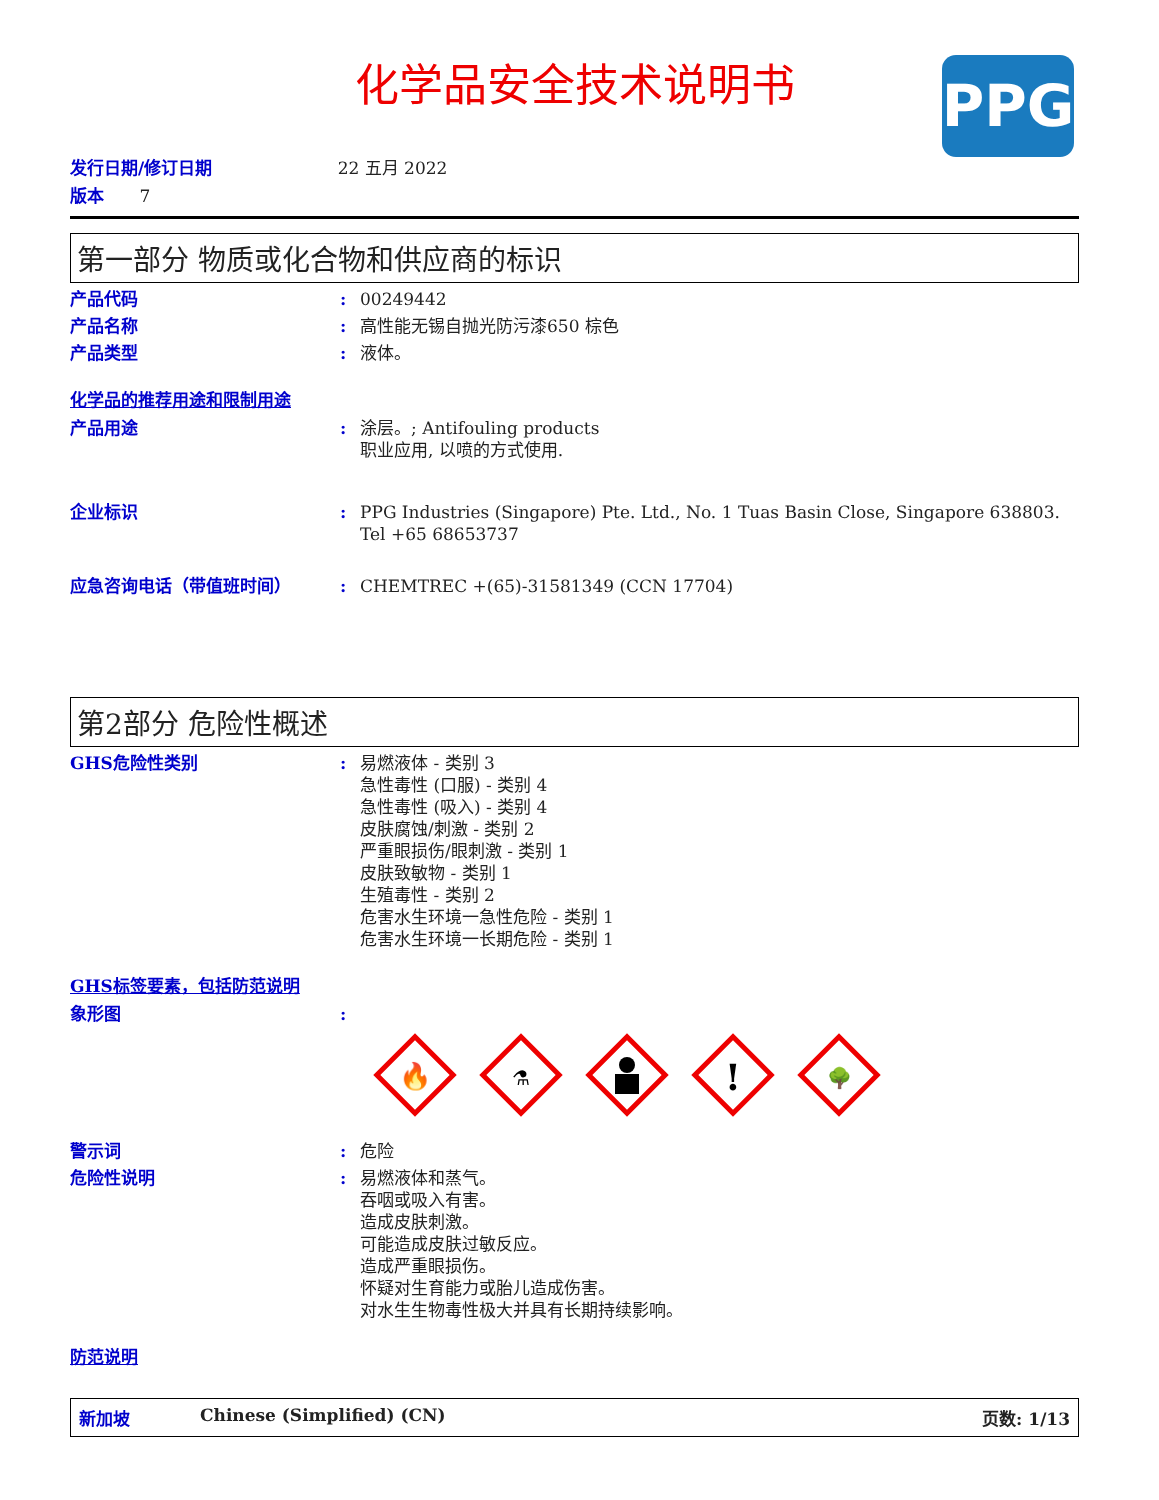化学品安全技术说明书
PPG
发行日期/修订日期 22 五月 2022
版本 7
第一部分 物质或化合物和供应商的标识
产品代码 : 00249442
产品名称 : 高性能无锡自抛光防污漆650 棕色
产品类型 : 液体。
化学品的推荐用途和限制用途
产品用途 : 涂层。; Antifouling products
职业应用, 以喷的方式使用.
企业标识 : PPG Industries (Singapore) Pte. Ltd., No. 1 Tuas Basin Close, Singapore 638803. Tel +65 68653737
应急咨询电话（带值班时间） : CHEMTREC +(65)-31581349 (CCN 17704)
第2部分 危险性概述
GHS危险性类别 : 易燃液体 - 类别 3
急性毒性 (口服) - 类别 4
急性毒性 (吸入) - 类别 4
皮肤腐蚀/刺激 - 类别 2
严重眼损伤/眼刺激 - 类别 1
皮肤致敏物 - 类别 1
生殖毒性 - 类别 2
危害水生环境一急性危险 - 类别 1
危害水生环境一长期危险 - 类别 1
GHS标签要素，包括防范说明
象形图 :
🔥
⚗
!
🌳
警示词 : 危险
危险性说明 : 易燃液体和蒸气。
吞咽或吸入有害。
造成皮肤刺激。
可能造成皮肤过敏反应。
造成严重眼损伤。
怀疑对生育能力或胎儿造成伤害。
对水生生物毒性极大并具有长期持续影响。
防范说明
新加坡 Chinese (Simplified) (CN) 页数: 1/13